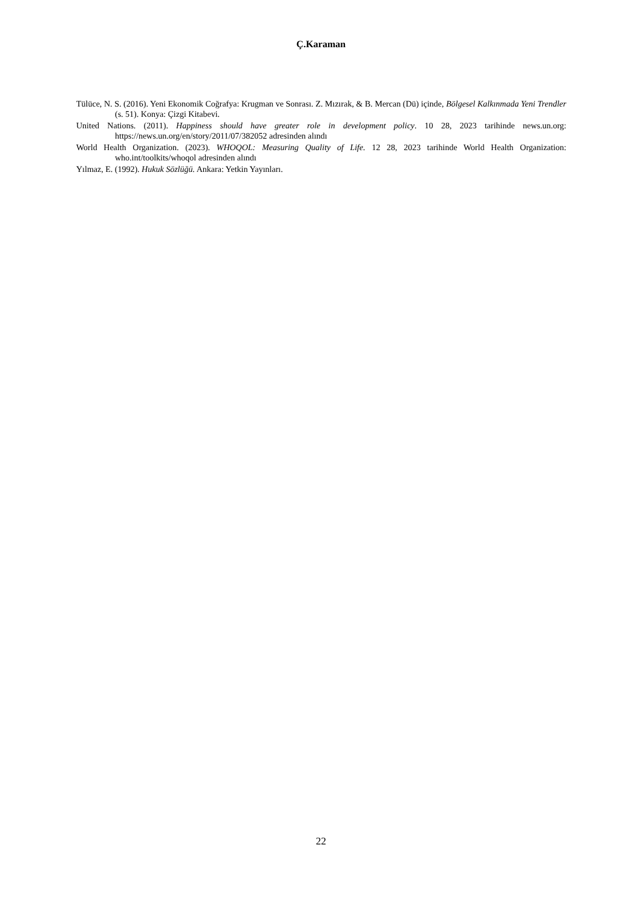Ç.Karaman
Tülüce, N. S. (2016). Yeni Ekonomik Coğrafya: Krugman ve Sonrası. Z. Mızırak, & B. Mercan (Dü) içinde, Bölgesel Kalkınmada Yeni Trendler (s. 51). Konya: Çizgi Kitabevi.
United Nations. (2011). Happiness should have greater role in development policy. 10 28, 2023 tarihinde news.un.org: https://news.un.org/en/story/2011/07/382052 adresinden alındı
World Health Organization. (2023). WHOQOL: Measuring Quality of Life. 12 28, 2023 tarihinde World Health Organization: who.int/toolkits/whoqol adresinden alındı
Yılmaz, E. (1992). Hukuk Sözlüğü. Ankara: Yetkin Yayınları.
22